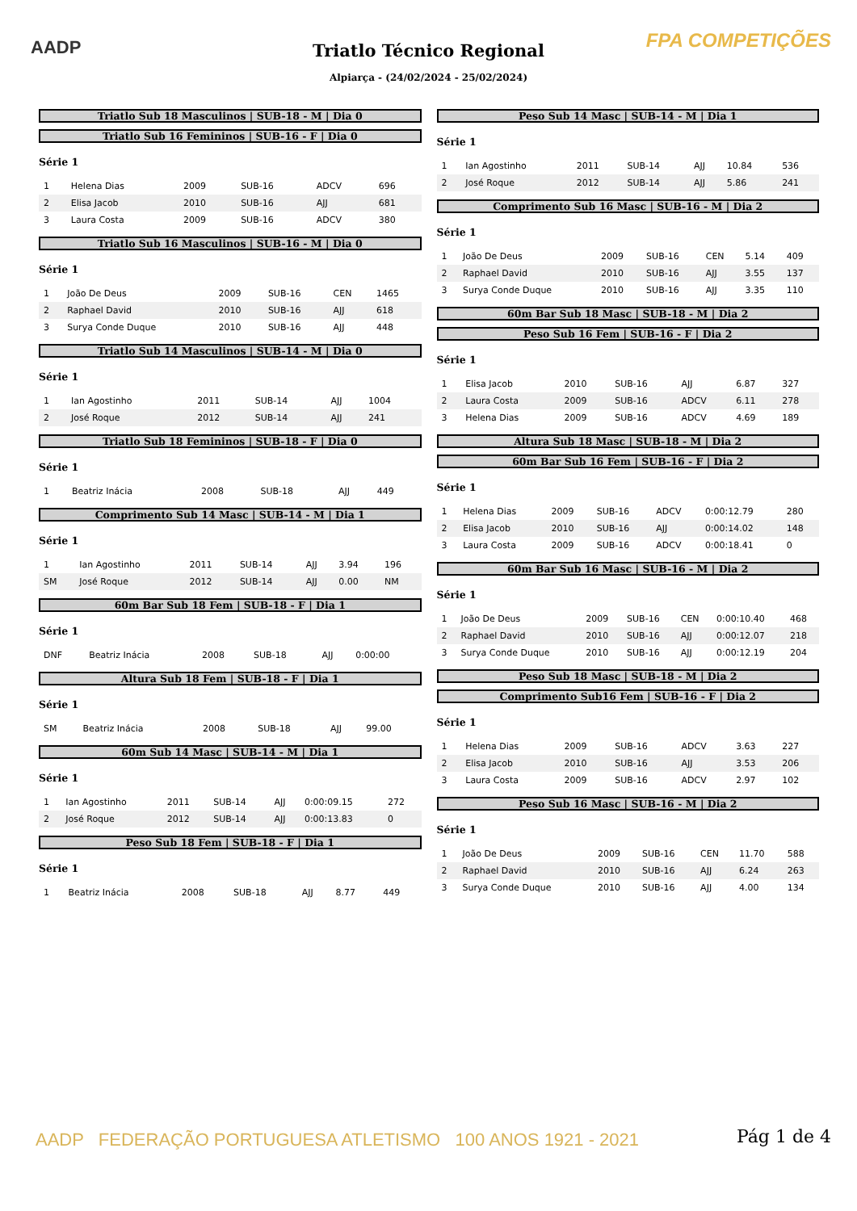AADP FPA COMPETIÇÕES
Triatlo Técnico Regional
Alpiarça - (24/02/2024 - 25/02/2024)
Triatlo Sub 18 Masculinos | SUB-18 - M | Dia 0
Triatlo Sub 16 Femininos | SUB-16 - F | Dia 0
Série 1
| 1 | Helena Dias | 2009 | SUB-16 | ADCV | 696 |
| 2 | Elisa Jacob | 2010 | SUB-16 | AJJ | 681 |
| 3 | Laura Costa | 2009 | SUB-16 | ADCV | 380 |
Triatlo Sub 16 Masculinos | SUB-16 - M | Dia 0
Série 1
| 1 | João De Deus | 2009 | SUB-16 | CEN | 1465 |
| 2 | Raphael David | 2010 | SUB-16 | AJJ | 618 |
| 3 | Surya Conde Duque | 2010 | SUB-16 | AJJ | 448 |
Triatlo Sub 14 Masculinos | SUB-14 - M | Dia 0
Série 1
| 1 | Ian Agostinho | 2011 | SUB-14 | AJJ | 1004 |
| 2 | José Roque | 2012 | SUB-14 | AJJ | 241 |
Triatlo Sub 18 Femininos | SUB-18 - F | Dia 0
Série 1
| 1 | Beatriz Inácia | 2008 | SUB-18 | AJJ | 449 |
Comprimento Sub 14 Masc | SUB-14 - M | Dia 1
Série 1
| 1 | Ian Agostinho | 2011 | SUB-14 | AJJ | 3.94 | 196 |
| SM | José Roque | 2012 | SUB-14 | AJJ | 0.00 | NM |
60m Bar Sub 18 Fem | SUB-18 - F | Dia 1
Série 1
| DNF | Beatriz Inácia | 2008 | SUB-18 | AJJ | 0:00:00 |
Altura Sub 18 Fem | SUB-18 - F | Dia 1
Série 1
| SM | Beatriz Inácia | 2008 | SUB-18 | AJJ | 99.00 |
60m Sub 14 Masc | SUB-14 - M | Dia 1
Série 1
| 1 | Ian Agostinho | 2011 | SUB-14 | AJJ | 0:00:09.15 | 272 |
| 2 | José Roque | 2012 | SUB-14 | AJJ | 0:00:13.83 | 0 |
Peso Sub 18 Fem | SUB-18 - F | Dia 1
Série 1
| 1 | Beatriz Inácia | 2008 | SUB-18 | AJJ | 8.77 | 449 |
Peso Sub 14 Masc | SUB-14 - M | Dia 1
Série 1
| 1 | Ian Agostinho | 2011 | SUB-14 | AJJ | 10.84 | 536 |
| 2 | José Roque | 2012 | SUB-14 | AJJ | 5.86 | 241 |
Comprimento Sub 16 Masc | SUB-16 - M | Dia 2
Série 1
| 1 | João De Deus | 2009 | SUB-16 | CEN | 5.14 | 409 |
| 2 | Raphael David | 2010 | SUB-16 | AJJ | 3.55 | 137 |
| 3 | Surya Conde Duque | 2010 | SUB-16 | AJJ | 3.35 | 110 |
60m Bar Sub 18 Masc | SUB-18 - M | Dia 2
Peso Sub 16 Fem | SUB-16 - F | Dia 2
Série 1
| 1 | Elisa Jacob | 2010 | SUB-16 | AJJ | 6.87 | 327 |
| 2 | Laura Costa | 2009 | SUB-16 | ADCV | 6.11 | 278 |
| 3 | Helena Dias | 2009 | SUB-16 | ADCV | 4.69 | 189 |
Altura Sub 18 Masc | SUB-18 - M | Dia 2
60m Bar Sub 16 Fem | SUB-16 - F | Dia 2
Série 1
| 1 | Helena Dias | 2009 | SUB-16 | ADCV | 0:00:12.79 | 280 |
| 2 | Elisa Jacob | 2010 | SUB-16 | AJJ | 0:00:14.02 | 148 |
| 3 | Laura Costa | 2009 | SUB-16 | ADCV | 0:00:18.41 | 0 |
60m Bar Sub 16 Masc | SUB-16 - M | Dia 2
Série 1
| 1 | João De Deus | 2009 | SUB-16 | CEN | 0:00:10.40 | 468 |
| 2 | Raphael David | 2010 | SUB-16 | AJJ | 0:00:12.07 | 218 |
| 3 | Surya Conde Duque | 2010 | SUB-16 | AJJ | 0:00:12.19 | 204 |
Peso Sub 18 Masc | SUB-18 - M | Dia 2
Comprimento Sub16 Fem | SUB-16 - F | Dia 2
Série 1
| 1 | Helena Dias | 2009 | SUB-16 | ADCV | 3.63 | 227 |
| 2 | Elisa Jacob | 2010 | SUB-16 | AJJ | 3.53 | 206 |
| 3 | Laura Costa | 2009 | SUB-16 | ADCV | 2.97 | 102 |
Peso Sub 16 Masc | SUB-16 - M | Dia 2
Série 1
| 1 | João De Deus | 2009 | SUB-16 | CEN | 11.70 | 588 |
| 2 | Raphael David | 2010 | SUB-16 | AJJ | 6.24 | 263 |
| 3 | Surya Conde Duque | 2010 | SUB-16 | AJJ | 4.00 | 134 |
AADP FEDERAÇÃO PORTUGUESA ATLETISMO 100 ANOS 1921 - 2021
Pág 1 de 4